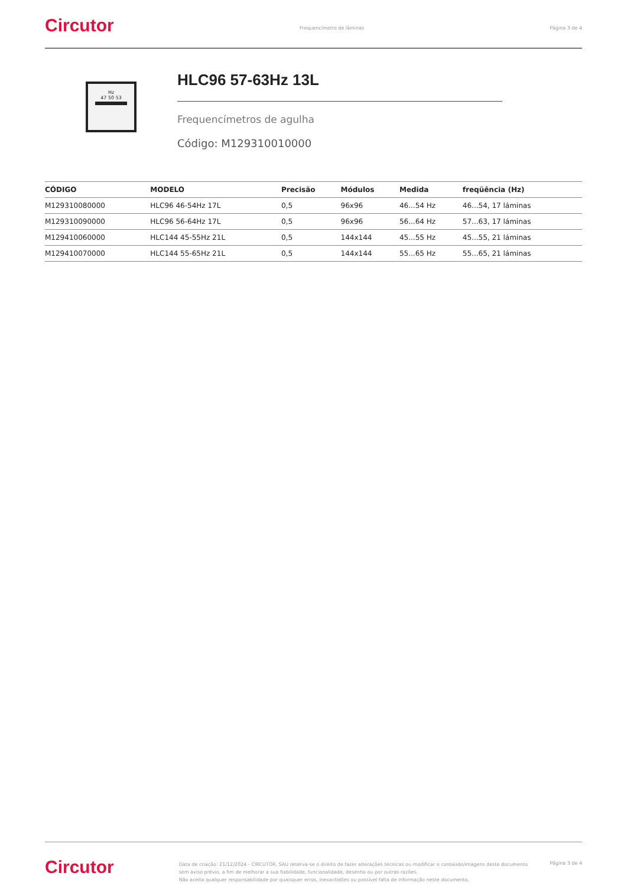Circutor
Frequencímetro de lâminas Página 3 de 4
Hz
47 50 53
HLC96 57-63Hz 13L
Frequencímetros de agulha
Código: M129310010000
| CÓDIGO | MODELO | Precisão | Módulos | Medida | freqüência (Hz) |
| --- | --- | --- | --- | --- | --- |
| M129310080000 | HLC96 46-54Hz 17L | 0,5 | 96x96 | 46...54 Hz | 46...54, 17 láminas |
| M129310090000 | HLC96 56-64Hz 17L | 0,5 | 96x96 | 56...64 Hz | 57...63, 17 láminas |
| M129410060000 | HLC144 45-55Hz 21L | 0,5 | 144x144 | 45...55 Hz | 45...55, 21 láminas |
| M129410070000 | HLC144 55-65Hz 21L | 0,5 | 144x144 | 55...65 Hz | 55...65, 21 láminas |
Circutor
Data de criação: 21/12/2024 - CIRCUTOR, SAU reserva-se o direito de fazer alterações técnicas ou modificar o conteúdo/imagens deste documento sem aviso prévio, a fim de melhorar a sua fiabilidade, funcionalidade, desenho ou por outras razões.
Não aceita qualquer responsabilidade por quaisquer erros, inexactidões ou possível falta de informação neste documento.
Página 3 de 4